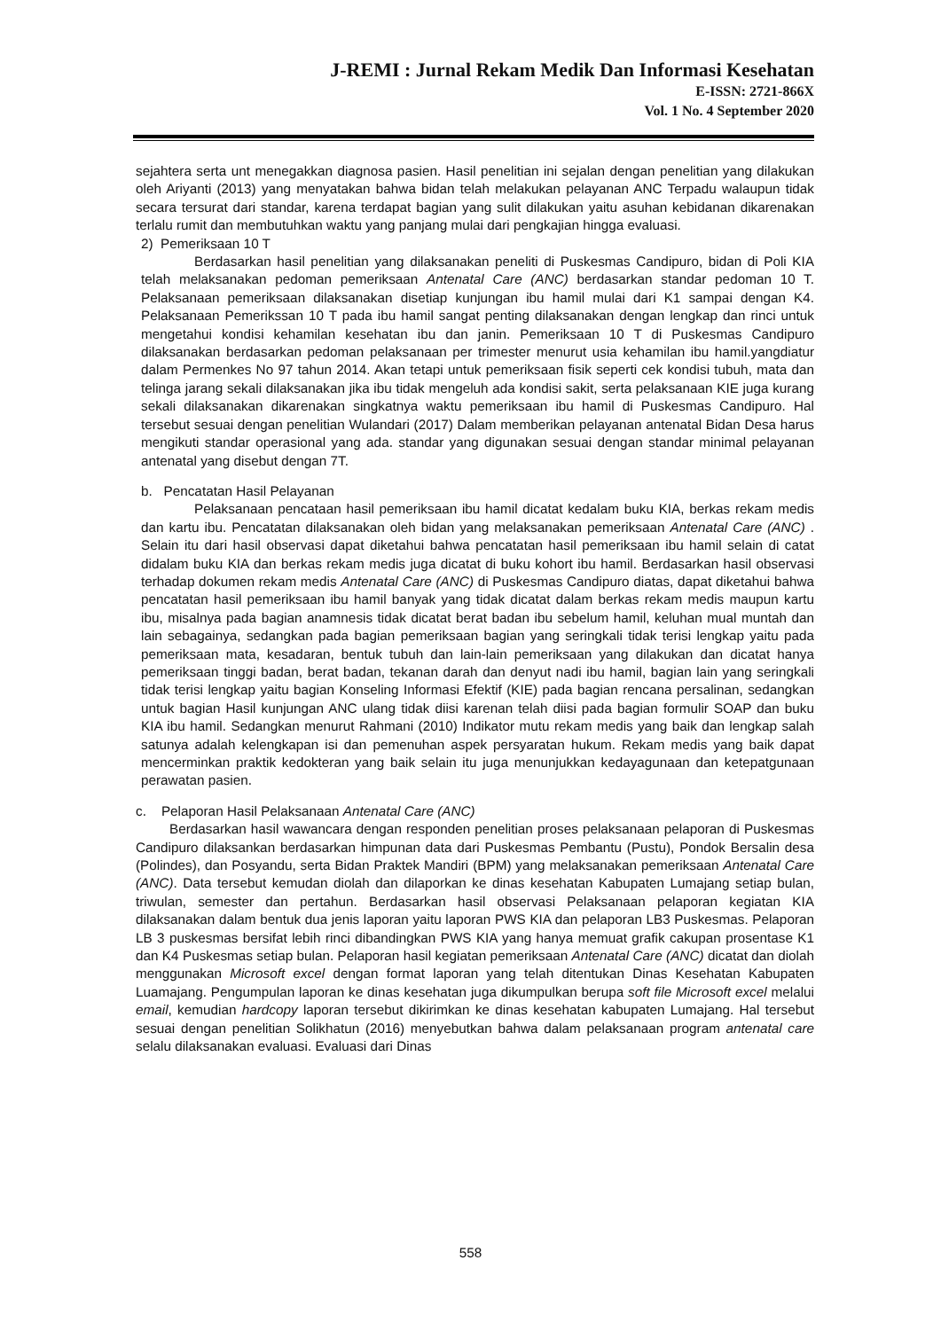J-REMI : Jurnal Rekam Medik Dan Informasi Kesehatan
E-ISSN: 2721-866X
Vol. 1 No. 4 September 2020
sejahtera serta unt menegakkan diagnosa pasien. Hasil penelitian ini sejalan dengan penelitian yang dilakukan oleh Ariyanti (2013) yang menyatakan bahwa bidan telah melakukan pelayanan ANC Terpadu walaupun tidak secara tersurat dari standar, karena terdapat bagian yang sulit dilakukan yaitu asuhan kebidanan dikarenakan terlalu rumit dan membutuhkan waktu yang panjang mulai dari pengkajian hingga evaluasi.
2) Pemeriksaan 10 T
Berdasarkan hasil penelitian yang dilaksanakan peneliti di Puskesmas Candipuro, bidan di Poli KIA telah melaksanakan pedoman pemeriksaan Antenatal Care (ANC) berdasarkan standar pedoman 10 T. Pelaksanaan pemeriksaan dilaksanakan disetiap kunjungan ibu hamil mulai dari K1 sampai dengan K4. Pelaksanaan Pemerikssan 10 T pada ibu hamil sangat penting dilaksanakan dengan lengkap dan rinci untuk mengetahui kondisi kehamilan kesehatan ibu dan janin. Pemeriksaan 10 T di Puskesmas Candipuro dilaksanakan berdasarkan pedoman pelaksanaan per trimester menurut usia kehamilan ibu hamil.yangdiatur dalam Permenkes No 97 tahun 2014. Akan tetapi untuk pemeriksaan fisik seperti cek kondisi tubuh, mata dan telinga jarang sekali dilaksanakan jika ibu tidak mengeluh ada kondisi sakit, serta pelaksanaan KIE juga kurang sekali dilaksanakan dikarenakan singkatnya waktu pemeriksaan ibu hamil di Puskesmas Candipuro. Hal tersebut sesuai dengan penelitian Wulandari (2017) Dalam memberikan pelayanan antenatal Bidan Desa harus mengikuti standar operasional yang ada. standar yang digunakan sesuai dengan standar minimal pelayanan antenatal yang disebut dengan 7T.
b. Pencatatan Hasil Pelayanan
Pelaksanaan pencataan hasil pemeriksaan ibu hamil dicatat kedalam buku KIA, berkas rekam medis dan kartu ibu. Pencatatan dilaksanakan oleh bidan yang melaksanakan pemeriksaan Antenatal Care (ANC) . Selain itu dari hasil observasi dapat diketahui bahwa pencatatan hasil pemeriksaan ibu hamil selain di catat didalam buku KIA dan berkas rekam medis juga dicatat di buku kohort ibu hamil. Berdasarkan hasil observasi terhadap dokumen rekam medis Antenatal Care (ANC) di Puskesmas Candipuro diatas, dapat diketahui bahwa pencatatan hasil pemeriksaan ibu hamil banyak yang tidak dicatat dalam berkas rekam medis maupun kartu ibu, misalnya pada bagian anamnesis tidak dicatat berat badan ibu sebelum hamil, keluhan mual muntah dan lain sebagainya, sedangkan pada bagian pemeriksaan bagian yang seringkali tidak terisi lengkap yaitu pada pemeriksaan mata, kesadaran, bentuk tubuh dan lain-lain pemeriksaan yang dilakukan dan dicatat hanya pemeriksaan tinggi badan, berat badan, tekanan darah dan denyut nadi ibu hamil, bagian lain yang seringkali tidak terisi lengkap yaitu bagian Konseling Informasi Efektif (KIE) pada bagian rencana persalinan, sedangkan untuk bagian Hasil kunjungan ANC ulang tidak diisi karenan telah diisi pada bagian formulir SOAP dan buku KIA ibu hamil. Sedangkan menurut Rahmani (2010) Indikator mutu rekam medis yang baik dan lengkap salah satunya adalah kelengkapan isi dan pemenuhan aspek persyaratan hukum. Rekam medis yang baik dapat mencerminkan praktik kedokteran yang baik selain itu juga menunjukkan kedayagunaan dan ketepatgunaan perawatan pasien.
c. Pelaporan Hasil Pelaksanaan Antenatal Care (ANC)
Berdasarkan hasil wawancara dengan responden penelitian proses pelaksanaan pelaporan di Puskesmas Candipuro dilaksankan berdasarkan himpunan data dari Puskesmas Pembantu (Pustu), Pondok Bersalin desa (Polindes), dan Posyandu, serta Bidan Praktek Mandiri (BPM) yang melaksanakan pemeriksaan Antenatal Care (ANC). Data tersebut kemudan diolah dan dilaporkan ke dinas kesehatan Kabupaten Lumajang setiap bulan, triwulan, semester dan pertahun. Berdasarkan hasil observasi Pelaksanaan pelaporan kegiatan KIA dilaksanakan dalam bentuk dua jenis laporan yaitu laporan PWS KIA dan pelaporan LB3 Puskesmas. Pelaporan LB 3 puskesmas bersifat lebih rinci dibandingkan PWS KIA yang hanya memuat grafik cakupan prosentase K1 dan K4 Puskesmas setiap bulan. Pelaporan hasil kegiatan pemeriksaan Antenatal Care (ANC) dicatat dan diolah menggunakan Microsoft excel dengan format laporan yang telah ditentukan Dinas Kesehatan Kabupaten Luamajang. Pengumpulan laporan ke dinas kesehatan juga dikumpulkan berupa soft file Microsoft excel melalui email, kemudian hardcopy laporan tersebut dikirimkan ke dinas kesehatan kabupaten Lumajang. Hal tersebut sesuai dengan penelitian Solikhatun (2016) menyebutkan bahwa dalam pelaksanaan program antenatal care selalu dilaksanakan evaluasi. Evaluasi dari Dinas
558